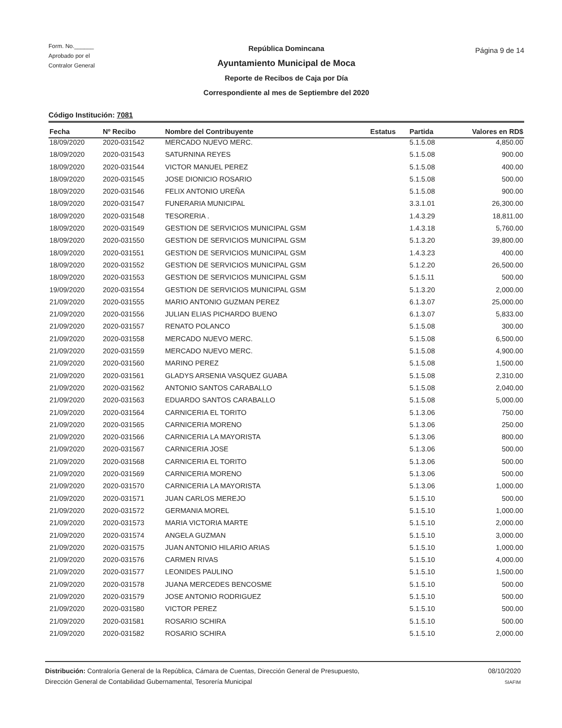Form. No.______
Aprobado por el
Contralor General
República Domincana
Ayuntamiento Municipal de Moca
Reporte de Recibos de Caja por Día
Correspondiente al mes de Septiembre del 2020
Página 9 de 14
Código Institución: 7081
| Fecha | Nº Recibo | Nombre del Contribuyente | Estatus | Partida | Valores en RD$ |
| --- | --- | --- | --- | --- | --- |
| 18/09/2020 | 2020-031542 | MERCADO NUEVO MERC. | | 5.1.5.08 | 4,850.00 |
| 18/09/2020 | 2020-031543 | SATURNINA REYES | | 5.1.5.08 | 900.00 |
| 18/09/2020 | 2020-031544 | VICTOR MANUEL PEREZ | | 5.1.5.08 | 400.00 |
| 18/09/2020 | 2020-031545 | JOSE DIONICIO ROSARIO | | 5.1.5.08 | 500.00 |
| 18/09/2020 | 2020-031546 | FELIX ANTONIO UREÑA | | 5.1.5.08 | 900.00 |
| 18/09/2020 | 2020-031547 | FUNERARIA MUNICIPAL | | 3.3.1.01 | 26,300.00 |
| 18/09/2020 | 2020-031548 | TESORERIA . | | 1.4.3.29 | 18,811.00 |
| 18/09/2020 | 2020-031549 | GESTION DE SERVICIOS MUNICIPAL GSM | | 1.4.3.18 | 5,760.00 |
| 18/09/2020 | 2020-031550 | GESTION DE SERVICIOS MUNICIPAL GSM | | 5.1.3.20 | 39,800.00 |
| 18/09/2020 | 2020-031551 | GESTION DE SERVICIOS MUNICIPAL GSM | | 1.4.3.23 | 400.00 |
| 18/09/2020 | 2020-031552 | GESTION DE SERVICIOS MUNICIPAL GSM | | 5.1.2.20 | 26,500.00 |
| 18/09/2020 | 2020-031553 | GESTION DE SERVICIOS MUNICIPAL GSM | | 5.1.5.11 | 500.00 |
| 19/09/2020 | 2020-031554 | GESTION DE SERVICIOS MUNICIPAL GSM | | 5.1.3.20 | 2,000.00 |
| 21/09/2020 | 2020-031555 | MARIO ANTONIO GUZMAN PEREZ | | 6.1.3.07 | 25,000.00 |
| 21/09/2020 | 2020-031556 | JULIAN ELIAS PICHARDO BUENO | | 6.1.3.07 | 5,833.00 |
| 21/09/2020 | 2020-031557 | RENATO POLANCO | | 5.1.5.08 | 300.00 |
| 21/09/2020 | 2020-031558 | MERCADO NUEVO MERC. | | 5.1.5.08 | 6,500.00 |
| 21/09/2020 | 2020-031559 | MERCADO NUEVO MERC. | | 5.1.5.08 | 4,900.00 |
| 21/09/2020 | 2020-031560 | MARINO PEREZ | | 5.1.5.08 | 1,500.00 |
| 21/09/2020 | 2020-031561 | GLADYS ARSENIA VASQUEZ GUABA | | 5.1.5.08 | 2,310.00 |
| 21/09/2020 | 2020-031562 | ANTONIO SANTOS CARABALLO | | 5.1.5.08 | 2,040.00 |
| 21/09/2020 | 2020-031563 | EDUARDO SANTOS CARABALLO | | 5.1.5.08 | 5,000.00 |
| 21/09/2020 | 2020-031564 | CARNICERIA EL TORITO | | 5.1.3.06 | 750.00 |
| 21/09/2020 | 2020-031565 | CARNICERIA MORENO | | 5.1.3.06 | 250.00 |
| 21/09/2020 | 2020-031566 | CARNICERIA LA MAYORISTA | | 5.1.3.06 | 800.00 |
| 21/09/2020 | 2020-031567 | CARNICERIA JOSE | | 5.1.3.06 | 500.00 |
| 21/09/2020 | 2020-031568 | CARNICERIA EL TORITO | | 5.1.3.06 | 500.00 |
| 21/09/2020 | 2020-031569 | CARNICERIA MORENO | | 5.1.3.06 | 500.00 |
| 21/09/2020 | 2020-031570 | CARNICERIA LA MAYORISTA | | 5.1.3.06 | 1,000.00 |
| 21/09/2020 | 2020-031571 | JUAN CARLOS MEREJO | | 5.1.5.10 | 500.00 |
| 21/09/2020 | 2020-031572 | GERMANIA MOREL | | 5.1.5.10 | 1,000.00 |
| 21/09/2020 | 2020-031573 | MARIA VICTORIA MARTE | | 5.1.5.10 | 2,000.00 |
| 21/09/2020 | 2020-031574 | ANGELA GUZMAN | | 5.1.5.10 | 3,000.00 |
| 21/09/2020 | 2020-031575 | JUAN ANTONIO HILARIO ARIAS | | 5.1.5.10 | 1,000.00 |
| 21/09/2020 | 2020-031576 | CARMEN RIVAS | | 5.1.5.10 | 4,000.00 |
| 21/09/2020 | 2020-031577 | LEONIDES PAULINO | | 5.1.5.10 | 1,500.00 |
| 21/09/2020 | 2020-031578 | JUANA MERCEDES BENCOSME | | 5.1.5.10 | 500.00 |
| 21/09/2020 | 2020-031579 | JOSE ANTONIO RODRIGUEZ | | 5.1.5.10 | 500.00 |
| 21/09/2020 | 2020-031580 | VICTOR PEREZ | | 5.1.5.10 | 500.00 |
| 21/09/2020 | 2020-031581 | ROSARIO SCHIRA | | 5.1.5.10 | 500.00 |
| 21/09/2020 | 2020-031582 | ROSARIO SCHIRA | | 5.1.5.10 | 2,000.00 |
Distribución: Contraloría General de la República, Cámara de Cuentas, Dirección General de Presupuesto,
Dirección General de Contabilidad Gubernamental, Tesorería Municipal
08/10/2020
SIAFIM